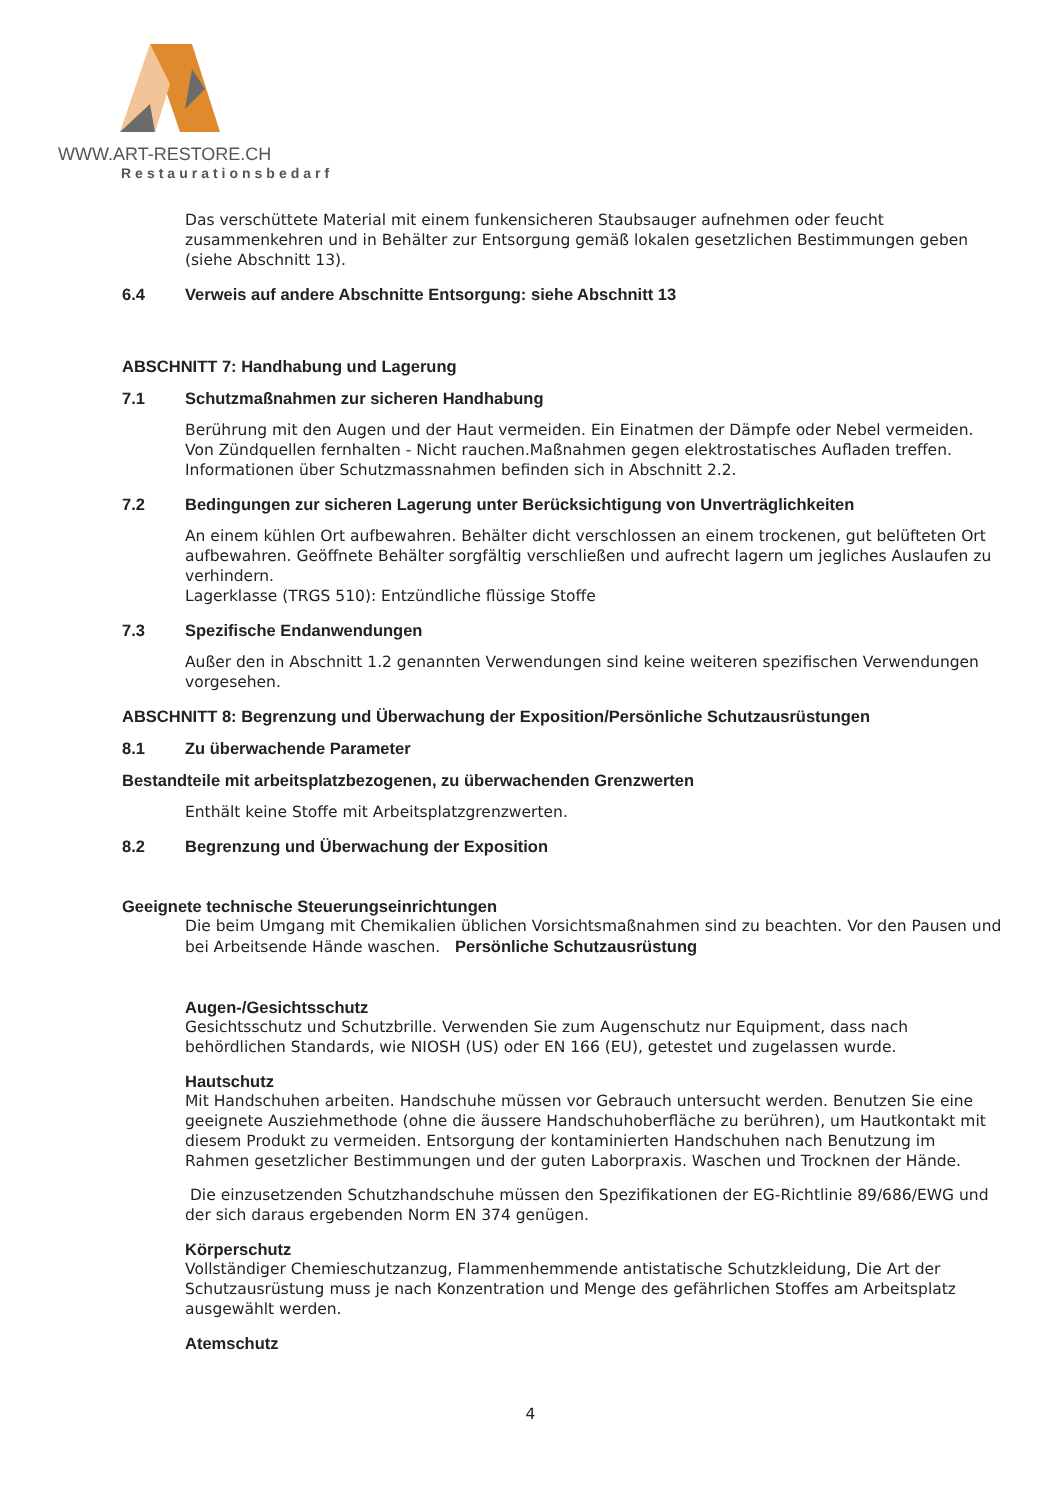WWW.ART-RESTORE.CH
Restaurationsbedarf
Das verschüttete Material mit einem funkensicheren Staubsauger aufnehmen oder feucht zusammenkehren und in Behälter zur Entsorgung gemäß lokalen gesetzlichen Bestimmungen geben (siehe Abschnitt 13).
6.4 Verweis auf andere Abschnitte Entsorgung: siehe Abschnitt 13
ABSCHNITT 7: Handhabung und Lagerung
7.1 Schutzmaßnahmen zur sicheren Handhabung
Berührung mit den Augen und der Haut vermeiden. Ein Einatmen der Dämpfe oder Nebel vermeiden.
Von Zündquellen fernhalten - Nicht rauchen.Maßnahmen gegen elektrostatisches Aufladen treffen.
Informationen über Schutzmassnahmen befinden sich in Abschnitt 2.2.
7.2 Bedingungen zur sicheren Lagerung unter Berücksichtigung von Unverträglichkeiten
An einem kühlen Ort aufbewahren. Behälter dicht verschlossen an einem trockenen, gut belüfteten Ort aufbewahren. Geöffnete Behälter sorgfältig verschließen und aufrecht lagern um jegliches Auslaufen zu verhindern.
Lagerklasse (TRGS 510): Entzündliche flüssige Stoffe
7.3 Spezifische Endanwendungen
Außer den in Abschnitt 1.2 genannten Verwendungen sind keine weiteren spezifischen Verwendungen vorgesehen.
ABSCHNITT 8: Begrenzung und Überwachung der Exposition/Persönliche Schutzausrüstungen
8.1 Zu überwachende Parameter
Bestandteile mit arbeitsplatzbezogenen, zu überwachenden Grenzwerten
Enthält keine Stoffe mit Arbeitsplatzgrenzwerten.
8.2 Begrenzung und Überwachung der Exposition
Geeignete technische Steuerungseinrichtungen
Die beim Umgang mit Chemikalien üblichen Vorsichtsmaßnahmen sind zu beachten. Vor den Pausen und bei Arbeitsende Hände waschen. Persönliche Schutzausrüstung
Augen-/Gesichtsschutz
Gesichtsschutz und Schutzbrille. Verwenden Sie zum Augenschutz nur Equipment, dass nach behördlichen Standards, wie NIOSH (US) oder EN 166 (EU), getestet und zugelassen wurde.
Hautschutz
Mit Handschuhen arbeiten. Handschuhe müssen vor Gebrauch untersucht werden. Benutzen Sie eine geeignete Ausziehmethode (ohne die äussere Handschuhoberfläche zu berühren), um Hautkontakt mit diesem Produkt zu vermeiden. Entsorgung der kontaminierten Handschuhen nach Benutzung im Rahmen gesetzlicher Bestimmungen und der guten Laborpraxis. Waschen und Trocknen der Hände.
Die einzusetzenden Schutzhandschuhe müssen den Spezifikationen der EG-Richtlinie 89/686/EWG und der sich daraus ergebenden Norm EN 374 genügen.
Körperschutz
Vollständiger Chemieschutzanzug, Flammenhemmende antistatische Schutzkleidung, Die Art der Schutzausrüstung muss je nach Konzentration und Menge des gefährlichen Stoffes am Arbeitsplatz ausgewählt werden.
Atemschutz
4